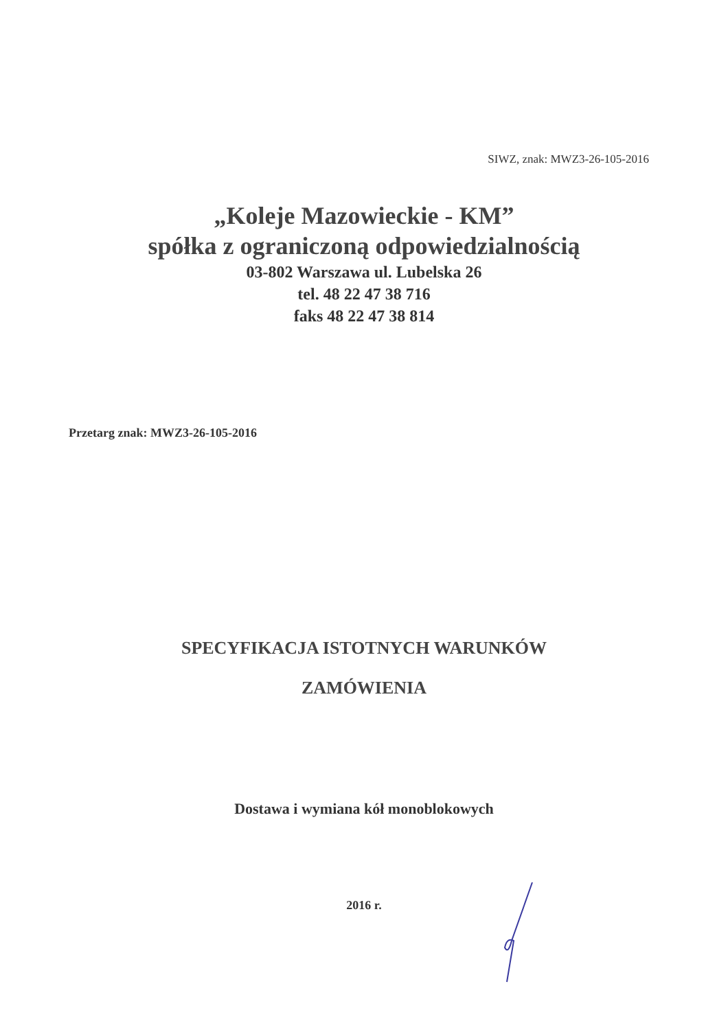SIWZ, znak: MWZ3-26-105-2016
„Koleje Mazowieckie - KM”
spółka z ograniczoną odpowiedzialnością
03-802 Warszawa ul. Lubelska 26
tel. 48 22 47 38 716
faks 48 22 47 38 814
Przetarg znak: MWZ3-26-105-2016
SPECYFIKACJA ISTOTNYCH WARUNKÓW
ZAMÓWIENIA
Dostawa i wymiana kół monoblokowych
2016 r.